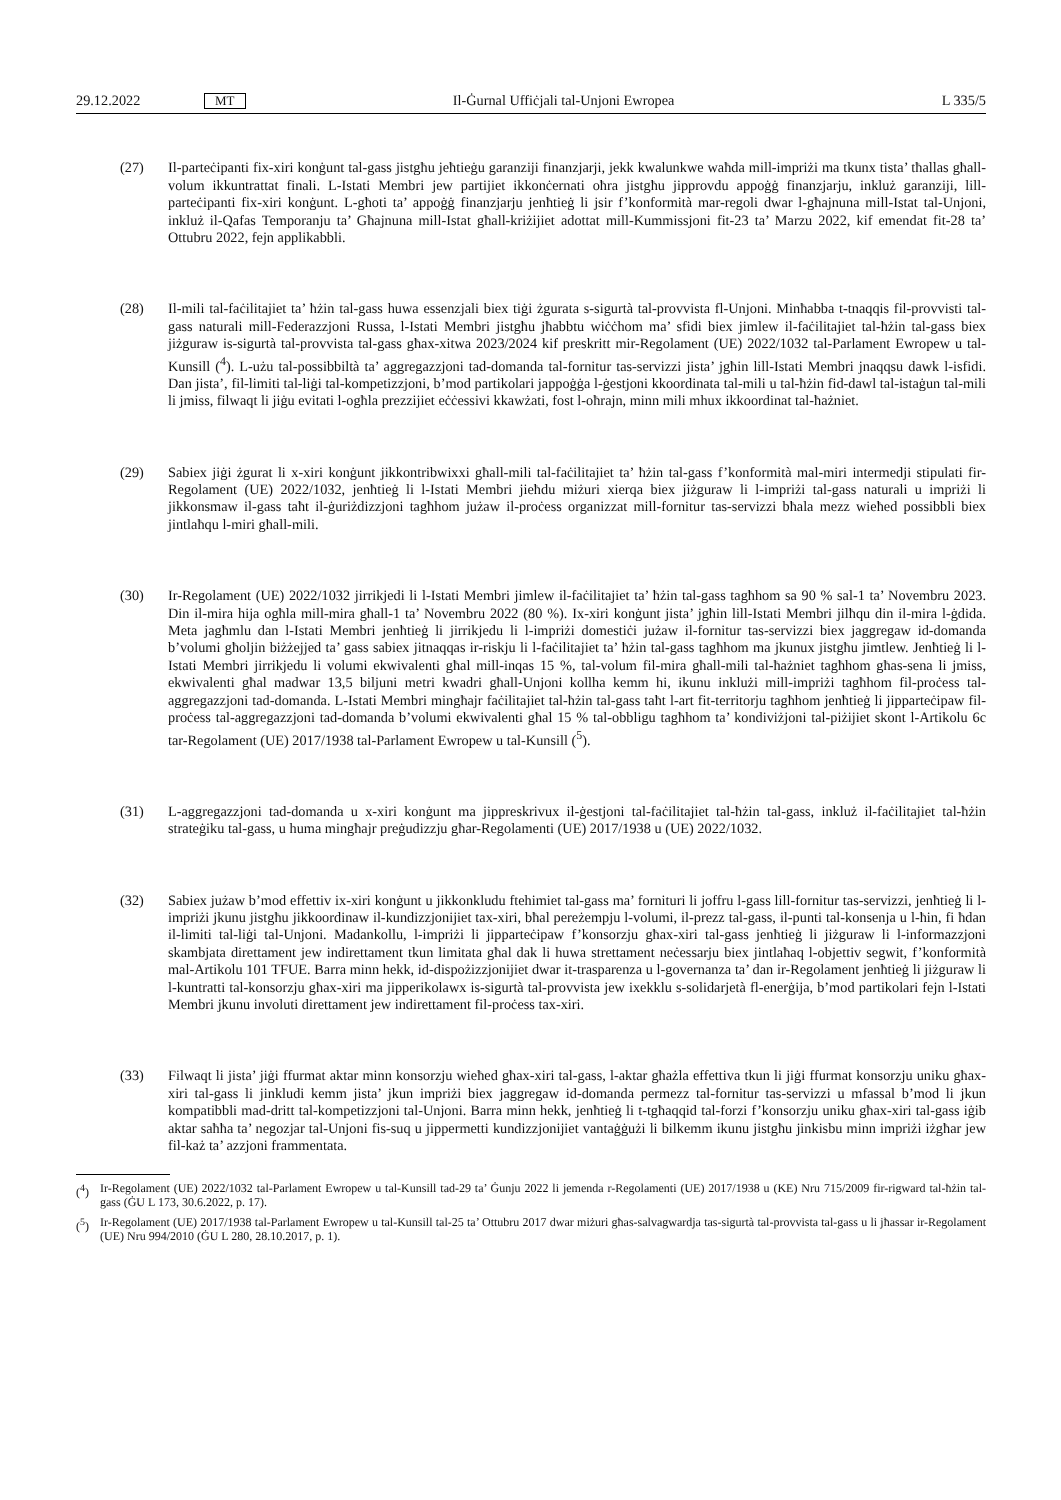29.12.2022 MT Il-Ġurnal Uffiċjali tal-Unjoni Ewropea L 335/5
(27) Il-parteċipanti fix-xiri konġunt tal-gass jistgħu jeħtieġu garanziji finanzjarji, jekk kwalunkwe waħda mill-impriżi ma tkunx tista’ tħallas għall-volum ikkuntrattat finali. L-Istati Membri jew partijiet ikkonċernati oħra jistgħu jipprovdu appoġġ finanzjarju, inkluż garanziji, lill-parteċipanti fix-xiri konġunt. L-għoti ta’ appoġġ finanzjarju jenħtieġ li jsir f’konformità mar-regoli dwar l-għajnuna mill-Istat tal-Unjoni, inkluż il-Qafas Temporanju ta’ Għajnuna mill-Istat għall-kriżijiet adottat mill-Kummissjoni fit-23 ta’ Marzu 2022, kif emendat fit-28 ta’ Ottubru 2022, fejn applikabbli.
(28) Il-mili tal-faċilitajiet ta’ ħżin tal-gass huwa essenzjali biex tiġi żgurata s-sigurtà tal-provvista fl-Unjoni. Minħabba t-tnaqqis fil-provvisti tal-gass naturali mill-Federazzjoni Russa, l-Istati Membri jistgħu jħabbtu wiċċhom ma’ sfidi biex jimlew il-faċilitajiet tal-ħżin tal-gass biex jiżguraw is-sigurtà tal-provvista tal-gass għax-xitwa 2023/2024 kif preskritt mir-Regolament (UE) 2022/1032 tal-Parlament Ewropew u tal-Kunsill (<sup>4</sup>). L-użu tal-possibbiltà ta’ aggregazzjoni tad-domanda tal-fornitur tas-servizzi jista’ jgħin lill-Istati Membri jnaqqsu dawk l-isfidi. Dan jista’, fil-limiti tal-liġi tal-kompetizzjoni, b’mod partikolari jappoġġa l-ġestjoni kkoordinata tal-mili u tal-ħżin fid-dawl tal-istaġun tal-mili li jmiss, filwaqt li jiġu evitati l-ogħla prezzijiet eċċessivi kkawżati, fost l-oħrajn, minn mili mhux ikkoordinat tal-ħażniet.
(29) Sabiex jiġi żgurat li x-xiri konġunt jikkontribwixxi għall-mili tal-faċilitajiet ta’ ħżin tal-gass f’konformità mal-miri intermedji stipulati fir-Regolament (UE) 2022/1032, jenħtieġ li l-Istati Membri jieħdu miżuri xierqa biex jiżguraw li l-impriżi tal-gass naturali u impriżi li jikkonsmaw il-gass taħt il-ġuriżdizzjoni tagħhom jużaw il-proċess organizzat mill-fornitur tas-servizzi bħala mezz wieħed possibbli biex jintlaħqu l-miri għall-mili.
(30) Ir-Regolament (UE) 2022/1032 jirrikjedi li l-Istati Membri jimlew il-faċilitajiet ta’ ħżin tal-gass tagħhom sa 90 % sal-1 ta’ Novembru 2023. Din il-mira hija ogħla mill-mira għall-1 ta’ Novembru 2022 (80 %). Ix-xiri konġunt jista’ jgħin lill-Istati Membri jilħqu din il-mira l-ġdida. Meta jagħmlu dan l-Istati Membri jenħtieġ li jirrikjedu li l-impriżi domestiċi jużaw il-fornitur tas-servizzi biex jaggregaw id-domanda b’volumi għoljin biżżejjed ta’ gass sabiex jitnaqqas ir-riskju li l-faċilitajiet ta’ ħżin tal-gass tagħhom ma jkunux jistgħu jimtlew. Jenħtieġ li l-Istati Membri jirrikjedu li volumi ekwivalenti għal mill-inqas 15 %, tal-volum fil-mira għall-mili tal-ħażniet tagħhom għas-sena li jmiss, ekwivalenti għal madwar 13,5 biljuni metri kwadri għall-Unjoni kollha kemm hi, ikunu inklużi mill-impriżi tagħhom fil-proċess tal-aggregazzjoni tad-domanda. L-Istati Membri mingħajr faċilitajiet tal-ħżin tal-gass taħt l-art fit-territorju tagħhom jenħtieġ li jipparteċipaw fil-proċess tal-aggregazzjoni tad-domanda b’volumi ekwivalenti għal 15 % tal-obbligu tagħhom ta’ kondiviżjoni tal-piżijiet skont l-Artikolu 6c tar-Regolament (UE) 2017/1938 tal-Parlament Ewropew u tal-Kunsill (<sup>5</sup>).
(31) L-aggregazzjoni tad-domanda u x-xiri konġunt ma jippreskrivux il-ġestjoni tal-faċilitajiet tal-ħżin tal-gass, inkluż il-faċilitajiet tal-ħżin strateġiku tal-gass, u huma mingħajr preġudizzju għar-Regolamenti (UE) 2017/1938 u (UE) 2022/1032.
(32) Sabiex jużaw b’mod effettiv ix-xiri konġunt u jikkonkludu ftehimiet tal-gass ma’ fornituri li joffru l-gass lill-fornitur tas-servizzi, jenħtieġ li l-impriżi jkunu jistgħu jikkoordinaw il-kundizzjonijiet tax-xiri, bħal pereżempju l-volumi, il-prezz tal-gass, il-punti tal-konsenja u l-ħin, fi ħdan il-limiti tal-liġi tal-Unjoni. Madankollu, l-impriżi li jipparteċipaw f’konsorzju għax-xiri tal-gass jenħtieġ li jiżguraw li l-informazzjoni skambjata direttament jew indirettament tkun limitata għal dak li huwa strettament neċessarju biex jintlaħaq l-objettiv segwit, f’konformità mal-Artikolu 101 TFUE. Barra minn hekk, id-dispożizzjonijiet dwar it-trasparenza u l-governanza ta’ dan ir-Regolament jenħtieġ li jiżguraw li l-kuntratti tal-konsorzju għax-xiri ma jipperikolawx is-sigurtà tal-provvista jew ixekklu s-solidarjetà fl-enerġija, b’mod partikolari fejn l-Istati Membri jkunu involuti direttament jew indirettament fil-proċess tax-xiri.
(33) Filwaqt li jista’ jiġi ffurmat aktar minn konsorzju wieħed għax-xiri tal-gass, l-aktar għażla effettiva tkun li jiġi ffurmat konsorzju uniku għax-xiri tal-gass li jinkludi kemm jista’ jkun impriżi biex jaggregaw id-domanda permezz tal-fornitur tas-servizzi u mfassal b’mod li jkun kompatibbli mad-dritt tal-kompetizzjoni tal-Unjoni. Barra minn hekk, jenħtieġ li t-tgħaqqid tal-forzi f’konsorzju uniku għax-xiri tal-gass iġib aktar saħħa ta’ negozjar tal-Unjoni fis-suq u jippermetti kundizzjonijiet vantaġġużi li bilkemm ikunu jistgħu jinkisbu minn impriżi iżgħar jew fil-każ ta’ azzjoni frammentata.
(<sup>4</sup>) Ir-Regolament (UE) 2022/1032 tal-Parlament Ewropew u tal-Kunsill tad-29 ta’ Ġunju 2022 li jemenda r-Regolamenti (UE) 2017/1938 u (KE) Nru 715/2009 fir-rigward tal-ħżin tal-gass (ĠU L 173, 30.6.2022, p. 17).
(<sup>5</sup>) Ir-Regolament (UE) 2017/1938 tal-Parlament Ewropew u tal-Kunsill tal-25 ta’ Ottubru 2017 dwar miżuri għas-salvagwardja tas-sigurtà tal-provvista tal-gass u li jħassar ir-Regolament (UE) Nru 994/2010 (ĠU L 280, 28.10.2017, p. 1).